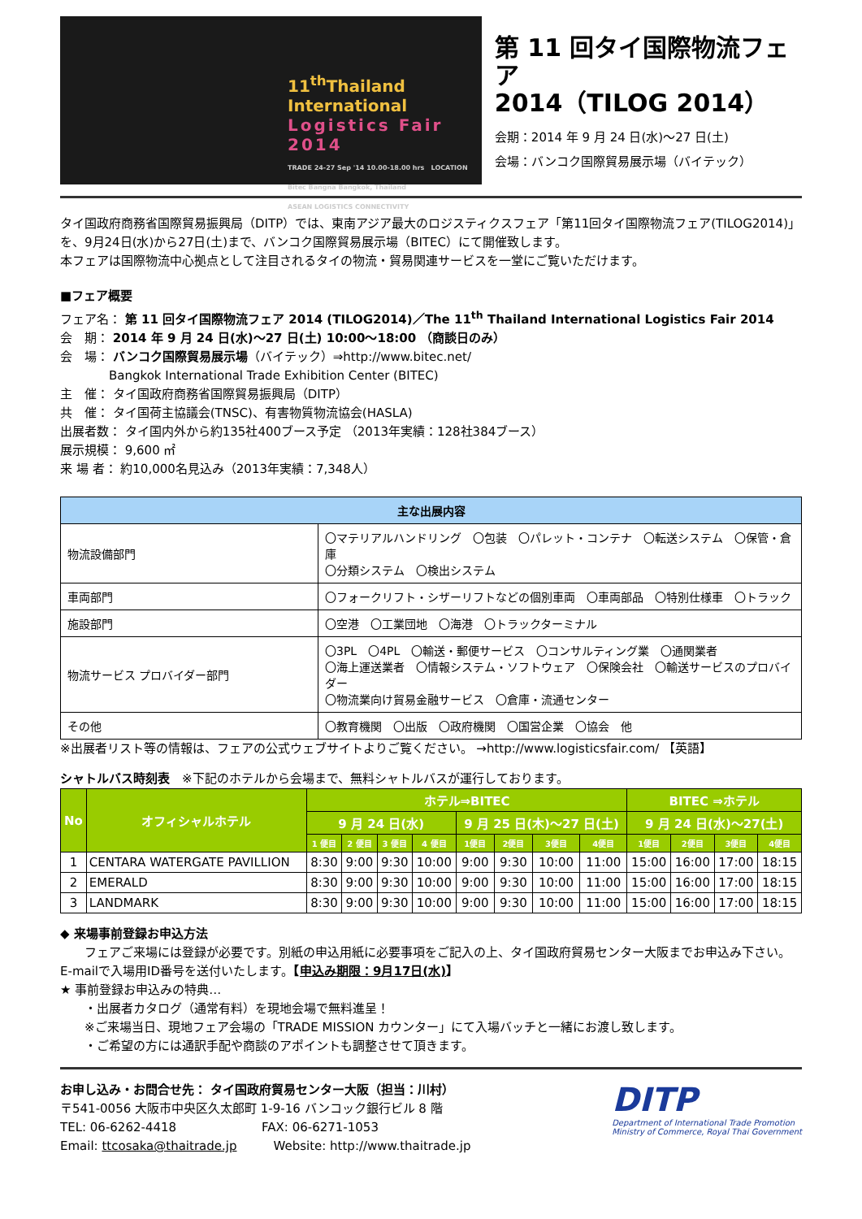11<sup>th</sup>Thailand International
Logistics Fair 2014
TRADE 24-27 Sep '14 10.00-18.00 hrs LOCATION Bitec Bangna Bangkok, Thailand
ASEAN LOGISTICS CONNECTIVITY
第 11 回タイ国際物流フェア
2014（TILOG 2014）
会期：2014 年 9 月 24 日(水)～27 日(土)
会場：バンコク国際貿易展示場（バイテック）
タイ国政府商務省国際貿易振興局（DITP）では、東南アジア最大のロジスティクスフェア「第11回タイ国際物流フェア(TILOG2014)」を、9月24日(水)から27日(土)まで、バンコク国際貿易展示場（BITEC）にて開催致します。
本フェアは国際物流中心拠点として注目されるタイの物流・貿易関連サービスを一堂にご覧いただけます。
■フェア概要
フェア名： 第 11 回タイ国際物流フェア 2014 (TILOG2014)／The 11<sup>th</sup> Thailand International Logistics Fair 2014
会　期： 2014 年 9 月 24 日(水)～27 日(土) 10:00～18:00 （商談日のみ）
会　場： バンコク国際貿易展示場（バイテック）⇒http://www.bitec.net/
　　　　Bangkok International Trade Exhibition Center (BITEC)
主　催： タイ国政府商務省国際貿易振興局（DITP）
共　催： タイ国荷主協議会(TNSC)、有害物質物流協会(HASLA)
出展者数： タイ国内外から約135社400ブース予定 （2013年実績：128社384ブース）
展示規模： 9,600 ㎡
来 場 者： 約10,000名見込み（2013年実績：7,348人）
| 主な出展内容 | |
| --- | --- |
| 物流設備部門 | 〇マテリアルハンドリング 〇包装 〇パレット・コンテナ 〇転送システム 〇保管・倉庫 〇分類システム 〇検出システム |
| 車両部門 | 〇フォークリフト・シザーリフトなどの個別車両 〇車両部品 〇特別仕様車 〇トラック |
| 施設部門 | 〇空港 〇工業団地 〇海港 〇トラックターミナル |
| 物流サービス プロバイダー部門 | 〇3PL 〇4PL 〇輸送・郵便サービス 〇コンサルティング業 〇通関業者 〇海上運送業者 〇情報システム・ソフトウェア 〇保険会社 〇輸送サービスのプロバイダー 〇物流業向け貿易金融サービス 〇倉庫・流通センター |
| その他 | 〇教育機関 〇出版 〇政府機関 〇国営企業 〇協会 他 |
※出展者リスト等の情報は、フェアの公式ウェブサイトよりご覧ください。 →http://www.logisticsfair.com/ 【英語】
シャトルバス時刻表　※下記のホテルから会場まで、無料シャトルバスが運行しております。
| No | オフィシャルホテル | ホテル⇒BITEC | | | | | | | | BITEC ⇒ホテル | | | |
| --- | --- | --- | --- | --- | --- | --- | --- | --- | --- | --- | --- | --- | --- |
| | | 9 月 24 日(水) | | | | 9 月 25 日(木)～27 日(土) | | | | 9 月 24 日(水)～27(土) | | | |
| | | 1 便目 | 2 便目 | 3 便目 | 4 便目 | 1便目 | 2便目 | 3便目 | 4便目 | 1便目 | 2便目 | 3便目 | 4便目 |
| 1 | CENTARA WATERGATE PAVILLION | 8:30 | 9:00 | 9:30 | 10:00 | 9:00 | 9:30 | 10:00 | 11:00 | 15:00 | 16:00 | 17:00 | 18:15 |
| 2 | EMERALD | 8:30 | 9:00 | 9:30 | 10:00 | 9:00 | 9:30 | 10:00 | 11:00 | 15:00 | 16:00 | 17:00 | 18:15 |
| 3 | LANDMARK | 8:30 | 9:00 | 9:30 | 10:00 | 9:00 | 9:30 | 10:00 | 11:00 | 15:00 | 16:00 | 17:00 | 18:15 |
◆ 来場事前登録お申込方法
　　フェアご来場には登録が必要です。別紙の申込用紙に必要事項をご記入の上、タイ国政府貿易センター大阪までお申込み下さい。E-mailで入場用ID番号を送付いたします。【申込み期限：9月17日(水)】
★ 事前登録お申込みの特典…
　　・出展者カタログ（通常有料）を現地会場で無料進呈！
　　※ご来場当日、現地フェア会場の「TRADE MISSION カウンター」にて入場バッチと一緒にお渡し致します。
　　・ご希望の方には通訳手配や商談のアポイントも調整させて頂きます。
お申し込み・お問合せ先： タイ国政府貿易センター大阪（担当：川村）
〒541-0056 大阪市中央区久太郎町 1-9-16 バンコック銀行ビル 8 階
TEL: 06-6262-4418　　　　　　　FAX: 06-6271-1053
Email: ttcosaka@thaitrade.jp　　　Website: http://www.thaitrade.jp
DITP
Department of International Trade Promotion
Ministry of Commerce, Royal Thai Government